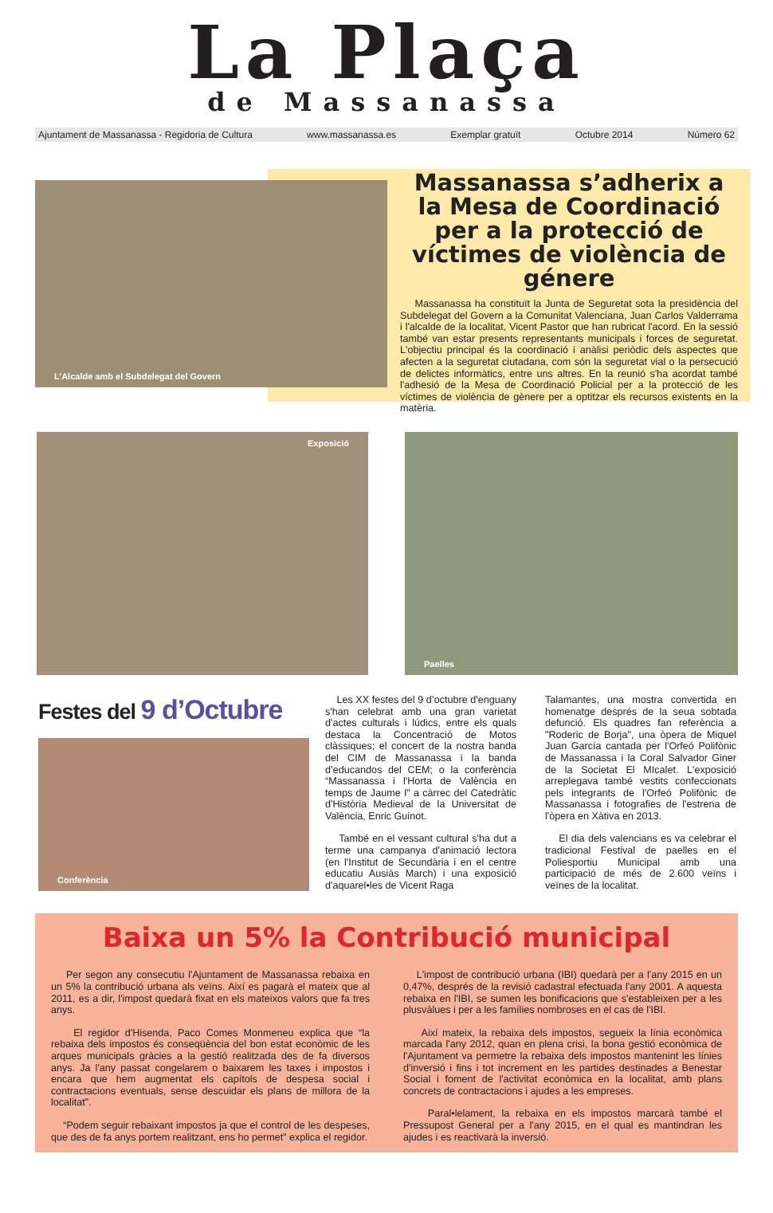La Plaça
de Massanassa
Ajuntament de Massanassa - Regidoria de Cultura www.massanassa.es Exemplar gratuït Octubre 2014 Número 62
L’Alcalde amb el Subdelegat del Govern
Massanassa s’adherix a la Mesa de Coordinació per a la protecció de víctimes de violència de génere
Massanassa ha constituït la Junta de Seguretat sota la presidència del Subdelegat del Govern a la Comunitat Valenciana, Juan Carlos Valderrama i l'alcalde de la localitat, Vicent Pastor que han rubricat l'acord. En la sessió també van estar presents representants municipals i forces de seguretat. L'objectiu principal és la coordinació i anàlisi periòdic dels aspectes que afecten a la seguretat ciutadana, com són la seguretat vial o la persecució de delictes informàtics, entre uns altres. En la reunió s'ha acordat també l'adhesió de la Mesa de Coordinació Policial per a la protecció de les víctimes de violència de gènere per a optitzar els recursos existents en la matèria.
Exposició Paelles
Festes del 9 d’Octubre
Conferència
Les XX festes del 9 d’octubre d'enguany s'han celebrat amb una gran varietat d'actes culturals i lúdics, entre els quals destaca la Concentració de Motos clàssiques; el concert de la nostra banda del CIM de Massanassa i la banda d’educandos del CEM; o la conferència “Massanassa i l'Horta de València en temps de Jaume I” a càrrec del Catedràtic d'Història Medieval de la Universitat de València, Enric Guinot.
També en el vessant cultural s'ha dut a terme una campanya d'animació lectora (en l'Institut de Secundària i en el centre educatiu Ausiàs March) i una exposició d'aquarel•les de Vicent Raga
Talamantes, una mostra convertida en homenatge després de la seua sobtada defunció. Els quadres fan referència a "Roderic de Borja", una òpera de Miquel Juan García cantada per l'Orfeó Polifònic de Massanassa i la Coral Salvador Giner de la Societat El MIcalet. L'exposició arreplegava també vestits confeccionats pels integrants de l'Orfeó Polifònic de Massanassa i fotografies de l'estrena de l'òpera en Xàtiva en 2013.
El dia dels valencians es va celebrar el tradicional Festival de paelles en el Poliesportiu Municipal amb una participació de més de 2.600 veïns i veïnes de la localitat.
Baixa un 5% la Contribució municipal
Per segon any consecutiu l'Ajuntament de Massanassa rebaixa en un 5% la contribució urbana als veïns. Així es pagarà el mateix que al 2011, es a dir, l'impost quedarà fixat en els mateixos valors que fa tres anys.
El regidor d'Hisenda, Paco Comes Monmeneu explica que “la rebaixa dels impostos és conseqüència del bon estat econòmic de les arques municipals gràcies a la gestió realitzada des de fa diversos anys. Ja l'any passat congelarem o baixarem les taxes i impostos i encara que hem augmentat els capítols de despesa social i contractacions eventuals, sense descuidar els plans de millora de la localitat”.
“Podem seguir rebaixant impostos ja que el control de les despeses, que des de fa anys portem realitzant, ens ho permet” explica el regidor.
L'impost de contribució urbana (IBI) quedarà per a l'any 2015 en un 0,47%, després de la revisió cadastral efectuada l'any 2001. A aquesta rebaixa en l'IBI, se sumen les bonificacions que s'estableixen per a les plusvàlues i per a les famílies nombroses en el cas de l'IBI.
Així mateix, la rebaixa dels impostos, segueix la línia econòmica marcada l'any 2012, quan en plena crisi, la bona gestió econòmica de l'Ajuntament va permetre la rebaixa dels impostos mantenint les línies d'inversió i fins i tot increment en les partides destinades a Benestar Social i foment de l'activitat econòmica en la localitat, amb plans concrets de contractacions i ajudes a les empreses.
Paral•lelament, la rebaixa en els impostos marcarà també el Pressupost General per a l'any 2015, en el qual es mantindran les ajudes i es reactivarà la inversió.